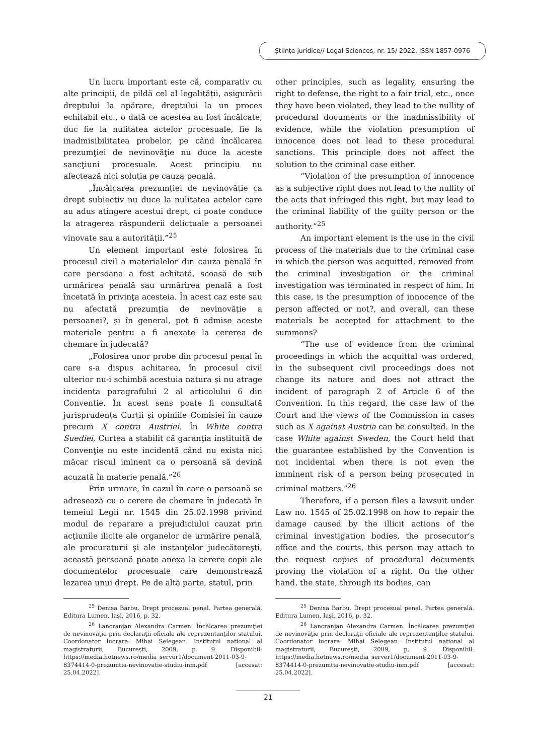Științe juridice// Legal Sciences, nr. 15/ 2022, ISSN 1857-0976
Un lucru important este că, comparativ cu alte principii, de pildă cel al legalității, asigurării dreptului la apărare, dreptului la un proces echitabil etc., o dată ce acestea au fost încălcate, duc fie la nulitatea actelor procesuale, fie la inadmisibilitatea probelor, pe când încălcarea prezumţiei de nevinovăţie nu duce la aceste sancţiuni procesuale. Acest principiu nu afectează nici soluţia pe cauza penală.
„Încălcarea prezumţiei de nevinovăţie ca drept subiectiv nu duce la nulitatea actelor care au adus atingere acestui drept, ci poate conduce la atragerea răspunderii delictuale a persoanei vinovate sau a autorităţii.”<sup>25</sup>
Un element important este folosirea în procesul civil a materialelor din cauza penală în care persoana a fost achitată, scoasă de sub urmărirea penală sau urmărirea penală a fost încetată în privinţa acesteia. În acest caz este sau nu afectată prezumția de nevinovăție a persoanei?, și în general, pot fi admise aceste materiale pentru a fi anexate la cererea de chemare în judecată?
„Folosirea unor probe din procesul penal în care s-a dispus achitarea, în procesul civil ulterior nu-i schimbă acestuia natura și nu atrage incidenta paragrafului 2 al articolului 6 din Conventie. În acest sens poate fi consultată jurisprudenţa Curţii şi opiniile Comisiei în cauze precum X contra Austriei. În White contra Suediei, Curtea a stabilit că garanţia instituită de Convenţie nu este incidentă când nu exista nici măcar riscul iminent ca o persoană să devină acuzată în materie penală.”<sup>26</sup>
Prin urmare, în cazul în care o persoană se adresează cu o cerere de chemare în judecată în temeiul Legii nr. 1545 din 25.02.1998 privind modul de reparare a prejudiciului cauzat prin acţiunile ilicite ale organelor de urmărire penală, ale procuraturii şi ale instanţelor judecătoreşti, această persoană poate anexa la cerere copii ale documentelor procesuale care demonstrează lezarea unui drept. Pe de altă parte, statul, prin
<sup>25</sup> Denisa Barbu. Drept procesual penal. Partea generală. Editura Lumen, Iași, 2016, p. 32.
<sup>26</sup> Lancranjan Alexandra Carmen. Încălcarea prezumţiei de nevinovăţie prin declaraţii oficiale ale reprezentanţilor statului. Coordonator lucrare: Mihai Selegean. Institutul national al magistraturii, Bucureşti, 2009, p. 9. Disponibil: https://media.hotnews.ro/media_server1/document-2011-03-9-8374414-0-prezumtia-nevinovatie-studiu-inm.pdf [accesat: 25.04.2022].
other principles, such as legality, ensuring the right to defense, the right to a fair trial, etc., once they have been violated, they lead to the nullity of procedural documents or the inadmissibility of evidence, while the violation presumption of innocence does not lead to these procedural sanctions. This principle does not affect the solution to the criminal case either.
“Violation of the presumption of innocence as a subjective right does not lead to the nullity of the acts that infringed this right, but may lead to the criminal liability of the guilty person or the authority.”<sup>25</sup>
An important element is the use in the civil process of the materials due to the criminal case in which the person was acquitted, removed from the criminal investigation or the criminal investigation was terminated in respect of him. In this case, is the presumption of innocence of the person affected or not?, and overall, can these materials be accepted for attachment to the summons?
“The use of evidence from the criminal proceedings in which the acquittal was ordered, in the subsequent civil proceedings does not change its nature and does not attract the incident of paragraph 2 of Article 6 of the Convention. In this regard, the case law of the Court and the views of the Commission in cases such as X against Austria can be consulted. In the case White against Sweden, the Court held that the guarantee established by the Convention is not incidental when there is not even the imminent risk of a person being prosecuted in criminal matters.”<sup>26</sup>
Therefore, if a person files a lawsuit under Law no. 1545 of 25.02.1998 on how to repair the damage caused by the illicit actions of the criminal investigation bodies, the prosecutor’s office and the courts, this person may attach to the request copies of procedural documents proving the violation of a right. On the other hand, the state, through its bodies, can
<sup>25</sup> Denisa Barbu. Drept procesual penal. Partea generală. Editura Lumen, Iași, 2016, p. 32.
<sup>26</sup> Lancranjan Alexandra Carmen. Încălcarea prezumţiei de nevinovăţie prin declaraţii oficiale ale reprezentanţilor statului. Coordonator lucrare: Mihai Selegean. Institutul national al magistraturii, Bucureşti, 2009, p. 9. Disponibil: https://media.hotnews.ro/media_server1/document-2011-03-9-8374414-0-prezumtia-nevinovatie-studiu-inm.pdf [accesat: 25.04.2022].
21